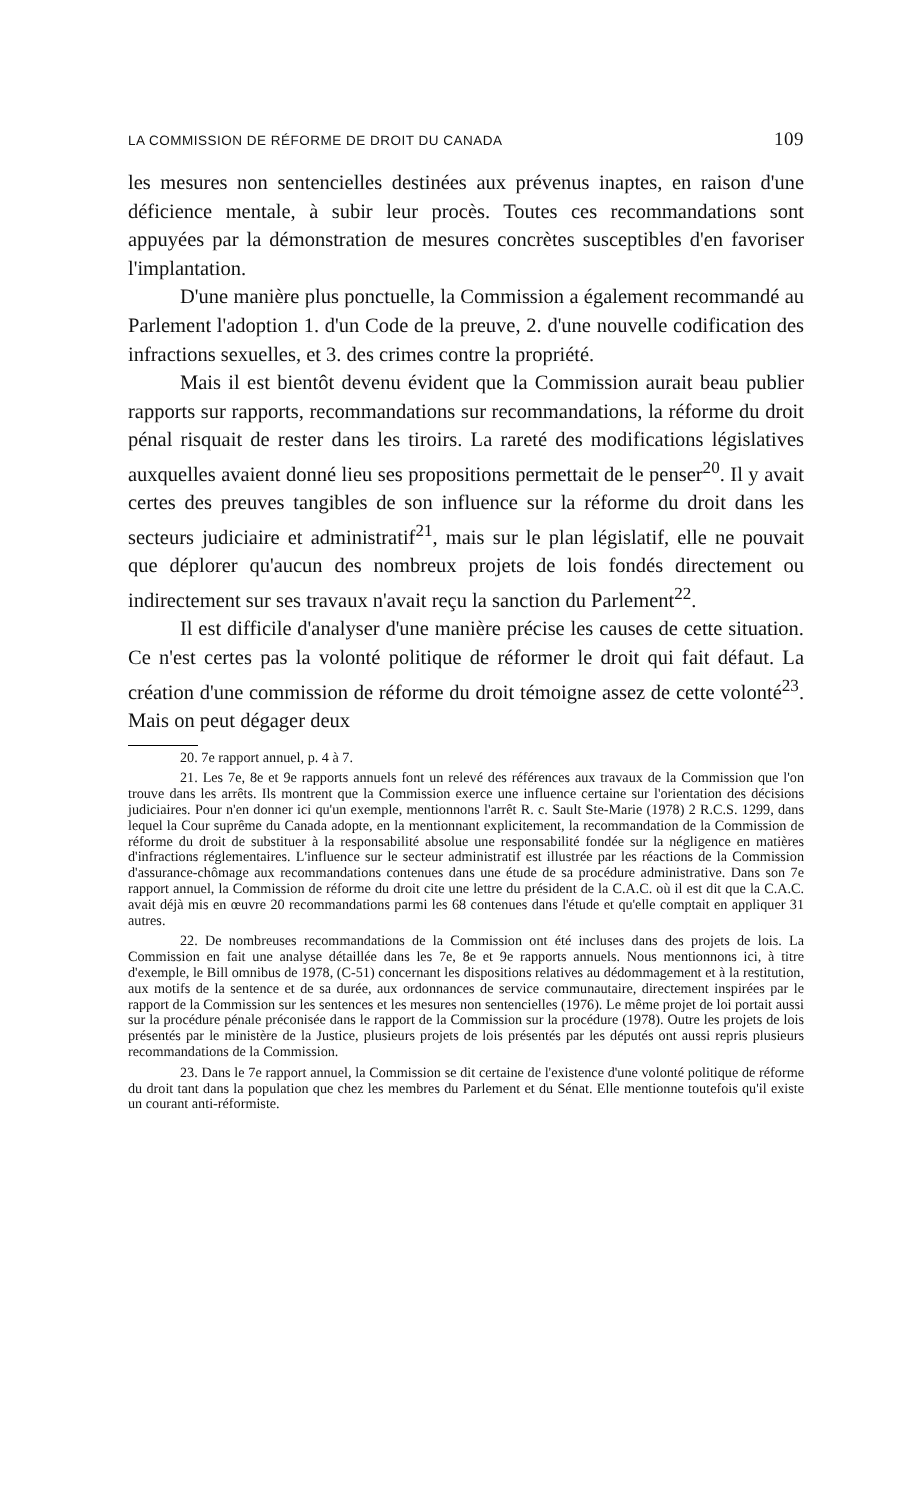LA COMMISSION DE RÉFORME DE DROIT DU CANADA 109
les mesures non sentencielles destinées aux prévenus inaptes, en raison d'une déficience mentale, à subir leur procès. Toutes ces recommandations sont appuyées par la démonstration de mesures concrètes susceptibles d'en favoriser l'implantation.
D'une manière plus ponctuelle, la Commission a également recommandé au Parlement l'adoption 1. d'un Code de la preuve, 2. d'une nouvelle codification des infractions sexuelles, et 3. des crimes contre la propriété.
Mais il est bientôt devenu évident que la Commission aurait beau publier rapports sur rapports, recommandations sur recommandations, la réforme du droit pénal risquait de rester dans les tiroirs. La rareté des modifications législatives auxquelles avaient donné lieu ses propositions permettait de le penser<sup>20</sup>. Il y avait certes des preuves tangibles de son influence sur la réforme du droit dans les secteurs judiciaire et administratif<sup>21</sup>, mais sur le plan législatif, elle ne pouvait que déplorer qu'aucun des nombreux projets de lois fondés directement ou indirectement sur ses travaux n'avait reçu la sanction du Parlement<sup>22</sup>.
Il est difficile d'analyser d'une manière précise les causes de cette situation. Ce n'est certes pas la volonté politique de réformer le droit qui fait défaut. La création d'une commission de réforme du droit témoigne assez de cette volonté<sup>23</sup>. Mais on peut dégager deux
20. 7e rapport annuel, p. 4 à 7.
21. Les 7e, 8e et 9e rapports annuels font un relevé des références aux travaux de la Commission que l'on trouve dans les arrêts. Ils montrent que la Commission exerce une influence certaine sur l'orientation des décisions judiciaires. Pour n'en donner ici qu'un exemple, mentionnons l'arrêt R. c. Sault Ste-Marie (1978) 2 R.C.S. 1299, dans lequel la Cour suprême du Canada adopte, en la mentionnant explicitement, la recommandation de la Commission de réforme du droit de substituer à la responsabilité absolue une responsabilité fondée sur la négligence en matières d'infractions réglementaires. L'influence sur le secteur administratif est illustrée par les réactions de la Commission d'assurance-chômage aux recommandations contenues dans une étude de sa procédure administrative. Dans son 7e rapport annuel, la Commission de réforme du droit cite une lettre du président de la C.A.C. où il est dit que la C.A.C. avait déjà mis en œuvre 20 recommandations parmi les 68 contenues dans l'étude et qu'elle comptait en appliquer 31 autres.
22. De nombreuses recommandations de la Commission ont été incluses dans des projets de lois. La Commission en fait une analyse détaillée dans les 7e, 8e et 9e rapports annuels. Nous mentionnons ici, à titre d'exemple, le Bill omnibus de 1978, (C-51) concernant les dispositions relatives au dédommagement et à la restitution, aux motifs de la sentence et de sa durée, aux ordonnances de service communautaire, directement inspirées par le rapport de la Commission sur les sentences et les mesures non sentencielles (1976). Le même projet de loi portait aussi sur la procédure pénale préconisée dans le rapport de la Commission sur la procédure (1978). Outre les projets de lois présentés par le ministère de la Justice, plusieurs projets de lois présentés par les députés ont aussi repris plusieurs recommandations de la Commission.
23. Dans le 7e rapport annuel, la Commission se dit certaine de l'existence d'une volonté politique de réforme du droit tant dans la population que chez les membres du Parlement et du Sénat. Elle mentionne toutefois qu'il existe un courant anti-réformiste.